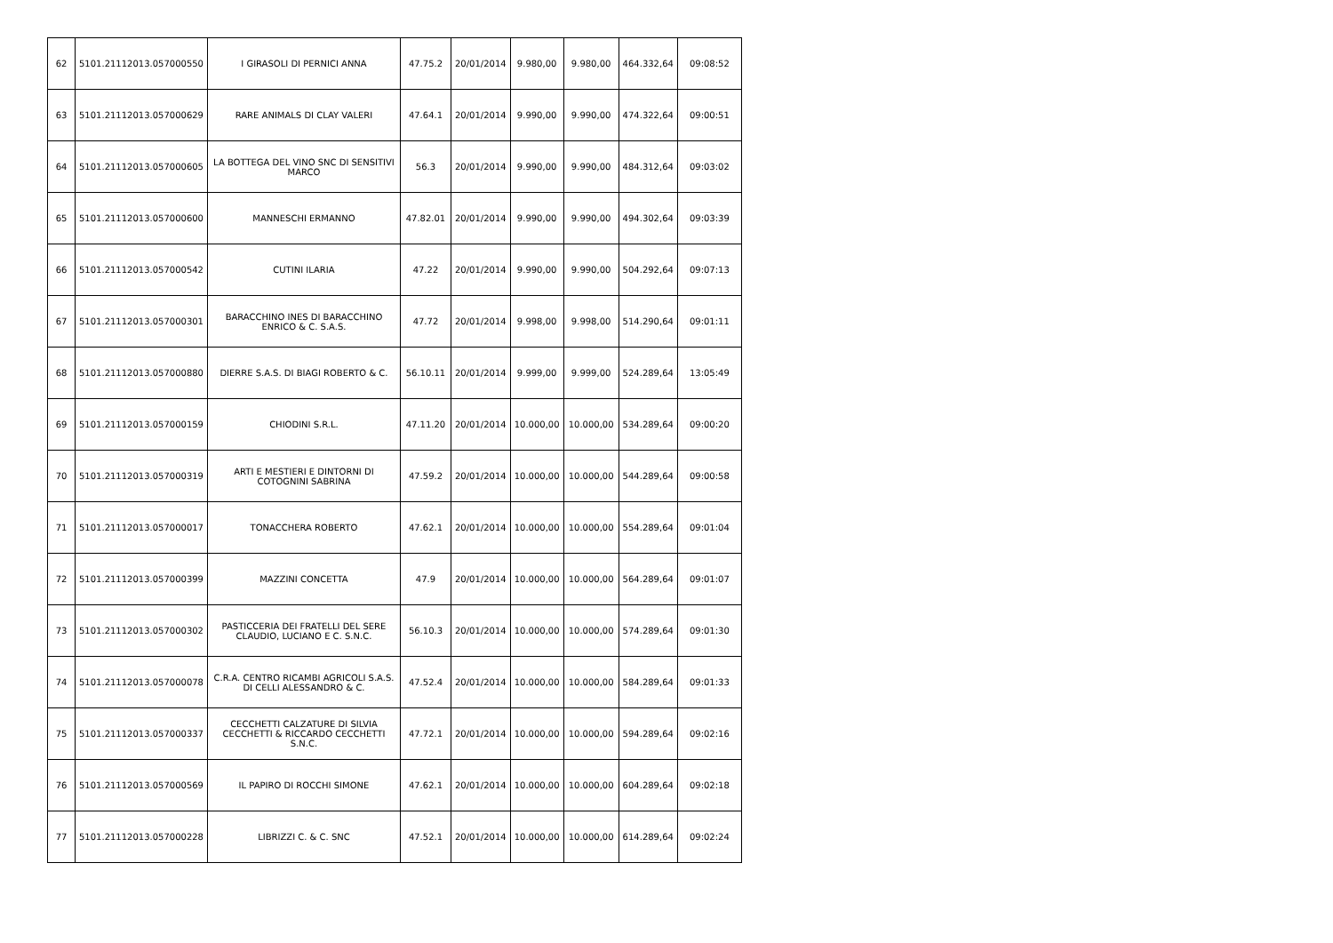| 62 | 5101.21112013.057000550 | I GIRASOLI DI PERNICI ANNA | 47.75.2 | 20/01/2014 | 9.980,00 | 9.980,00 | 464.332,64 | 09:08:52 |
| 63 | 5101.21112013.057000629 | RARE ANIMALS DI CLAY VALERI | 47.64.1 | 20/01/2014 | 9.990,00 | 9.990,00 | 474.322,64 | 09:00:51 |
| 64 | 5101.21112013.057000605 | LA BOTTEGA DEL VINO SNC DI SENSITIVI MARCO | 56.3 | 20/01/2014 | 9.990,00 | 9.990,00 | 484.312,64 | 09:03:02 |
| 65 | 5101.21112013.057000600 | MANNESCHI ERMANNO | 47.82.01 | 20/01/2014 | 9.990,00 | 9.990,00 | 494.302,64 | 09:03:39 |
| 66 | 5101.21112013.057000542 | CUTINI ILARIA | 47.22 | 20/01/2014 | 9.990,00 | 9.990,00 | 504.292,64 | 09:07:13 |
| 67 | 5101.21112013.057000301 | BARACCHINO INES DI BARACCHINO ENRICO & C. S.A.S. | 47.72 | 20/01/2014 | 9.998,00 | 9.998,00 | 514.290,64 | 09:01:11 |
| 68 | 5101.21112013.057000880 | DIERRE S.A.S. DI BIAGI ROBERTO & C. | 56.10.11 | 20/01/2014 | 9.999,00 | 9.999,00 | 524.289,64 | 13:05:49 |
| 69 | 5101.21112013.057000159 | CHIODINI S.R.L. | 47.11.20 | 20/01/2014 | 10.000,00 | 10.000,00 | 534.289,64 | 09:00:20 |
| 70 | 5101.21112013.057000319 | ARTI E MESTIERI E DINTORNI DI COTOGNINI SABRINA | 47.59.2 | 20/01/2014 | 10.000,00 | 10.000,00 | 544.289,64 | 09:00:58 |
| 71 | 5101.21112013.057000017 | TONACCHERA ROBERTO | 47.62.1 | 20/01/2014 | 10.000,00 | 10.000,00 | 554.289,64 | 09:01:04 |
| 72 | 5101.21112013.057000399 | MAZZINI CONCETTA | 47.9 | 20/01/2014 | 10.000,00 | 10.000,00 | 564.289,64 | 09:01:07 |
| 73 | 5101.21112013.057000302 | PASTICCERIA DEI FRATELLI DEL SERE CLAUDIO, LUCIANO E C. S.N.C. | 56.10.3 | 20/01/2014 | 10.000,00 | 10.000,00 | 574.289,64 | 09:01:30 |
| 74 | 5101.21112013.057000078 | C.R.A. CENTRO RICAMBI AGRICOLI S.A.S. DI CELLI ALESSANDRO & C. | 47.52.4 | 20/01/2014 | 10.000,00 | 10.000,00 | 584.289,64 | 09:01:33 |
| 75 | 5101.21112013.057000337 | CECCHETTI CALZATURE DI SILVIA CECCHETTI & RICCARDO CECCHETTI S.N.C. | 47.72.1 | 20/01/2014 | 10.000,00 | 10.000,00 | 594.289,64 | 09:02:16 |
| 76 | 5101.21112013.057000569 | IL PAPIRO DI ROCCHI SIMONE | 47.62.1 | 20/01/2014 | 10.000,00 | 10.000,00 | 604.289,64 | 09:02:18 |
| 77 | 5101.21112013.057000228 | LIBRIZZI C. & C. SNC | 47.52.1 | 20/01/2014 | 10.000,00 | 10.000,00 | 614.289,64 | 09:02:24 |